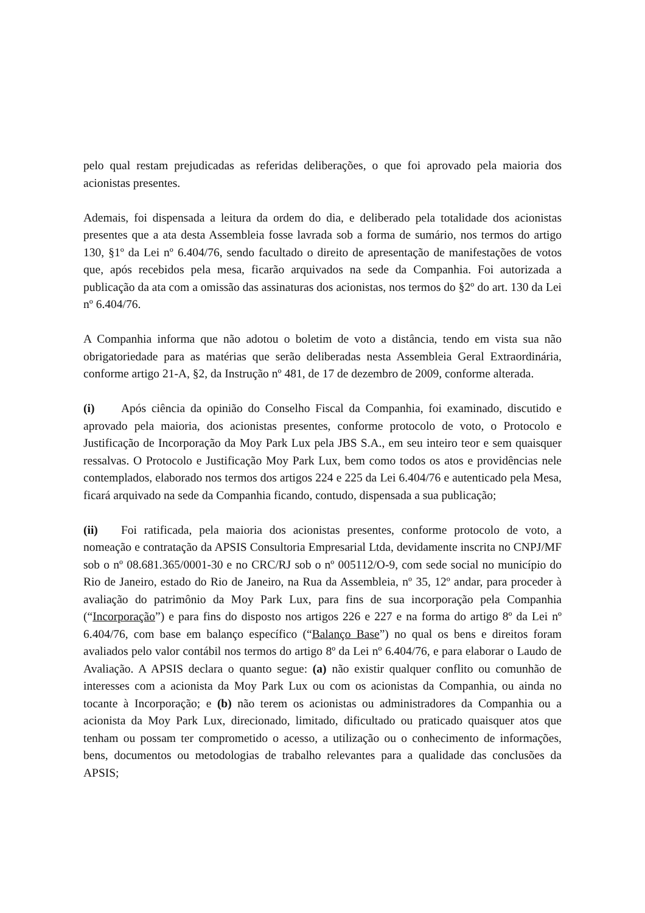pelo qual restam prejudicadas as referidas deliberações, o que foi aprovado pela maioria dos acionistas presentes.
Ademais, foi dispensada a leitura da ordem do dia, e deliberado pela totalidade dos acionistas presentes que a ata desta Assembleia fosse lavrada sob a forma de sumário, nos termos do artigo 130, §1º da Lei nº 6.404/76, sendo facultado o direito de apresentação de manifestações de votos que, após recebidos pela mesa, ficarão arquivados na sede da Companhia. Foi autorizada a publicação da ata com a omissão das assinaturas dos acionistas, nos termos do §2º do art. 130 da Lei nº 6.404/76.
A Companhia informa que não adotou o boletim de voto a distância, tendo em vista sua não obrigatoriedade para as matérias que serão deliberadas nesta Assembleia Geral Extraordinária, conforme artigo 21-A, §2, da Instrução nº 481, de 17 de dezembro de 2009, conforme alterada.
(i) Após ciência da opinião do Conselho Fiscal da Companhia, foi examinado, discutido e aprovado pela maioria, dos acionistas presentes, conforme protocolo de voto, o Protocolo e Justificação de Incorporação da Moy Park Lux pela JBS S.A., em seu inteiro teor e sem quaisquer ressalvas. O Protocolo e Justificação Moy Park Lux, bem como todos os atos e providências nele contemplados, elaborado nos termos dos artigos 224 e 225 da Lei 6.404/76 e autenticado pela Mesa, ficará arquivado na sede da Companhia ficando, contudo, dispensada a sua publicação;
(ii) Foi ratificada, pela maioria dos acionistas presentes, conforme protocolo de voto, a nomeação e contratação da APSIS Consultoria Empresarial Ltda, devidamente inscrita no CNPJ/MF sob o nº 08.681.365/0001-30 e no CRC/RJ sob o nº 005112/O-9, com sede social no município do Rio de Janeiro, estado do Rio de Janeiro, na Rua da Assembleia, nº 35, 12º andar, para proceder à avaliação do patrimônio da Moy Park Lux, para fins de sua incorporação pela Companhia (“Incorporação”) e para fins do disposto nos artigos 226 e 227 e na forma do artigo 8º da Lei nº 6.404/76, com base em balanço específico (“Balanço Base”) no qual os bens e direitos foram avaliados pelo valor contábil nos termos do artigo 8º da Lei nº 6.404/76, e para elaborar o Laudo de Avaliação. A APSIS declara o quanto segue: (a) não existir qualquer conflito ou comunhão de interesses com a acionista da Moy Park Lux ou com os acionistas da Companhia, ou ainda no tocante à Incorporação; e (b) não terem os acionistas ou administradores da Companhia ou a acionista da Moy Park Lux, direcionado, limitado, dificultado ou praticado quaisquer atos que tenham ou possam ter comprometido o acesso, a utilização ou o conhecimento de informações, bens, documentos ou metodologias de trabalho relevantes para a qualidade das conclusões da APSIS;